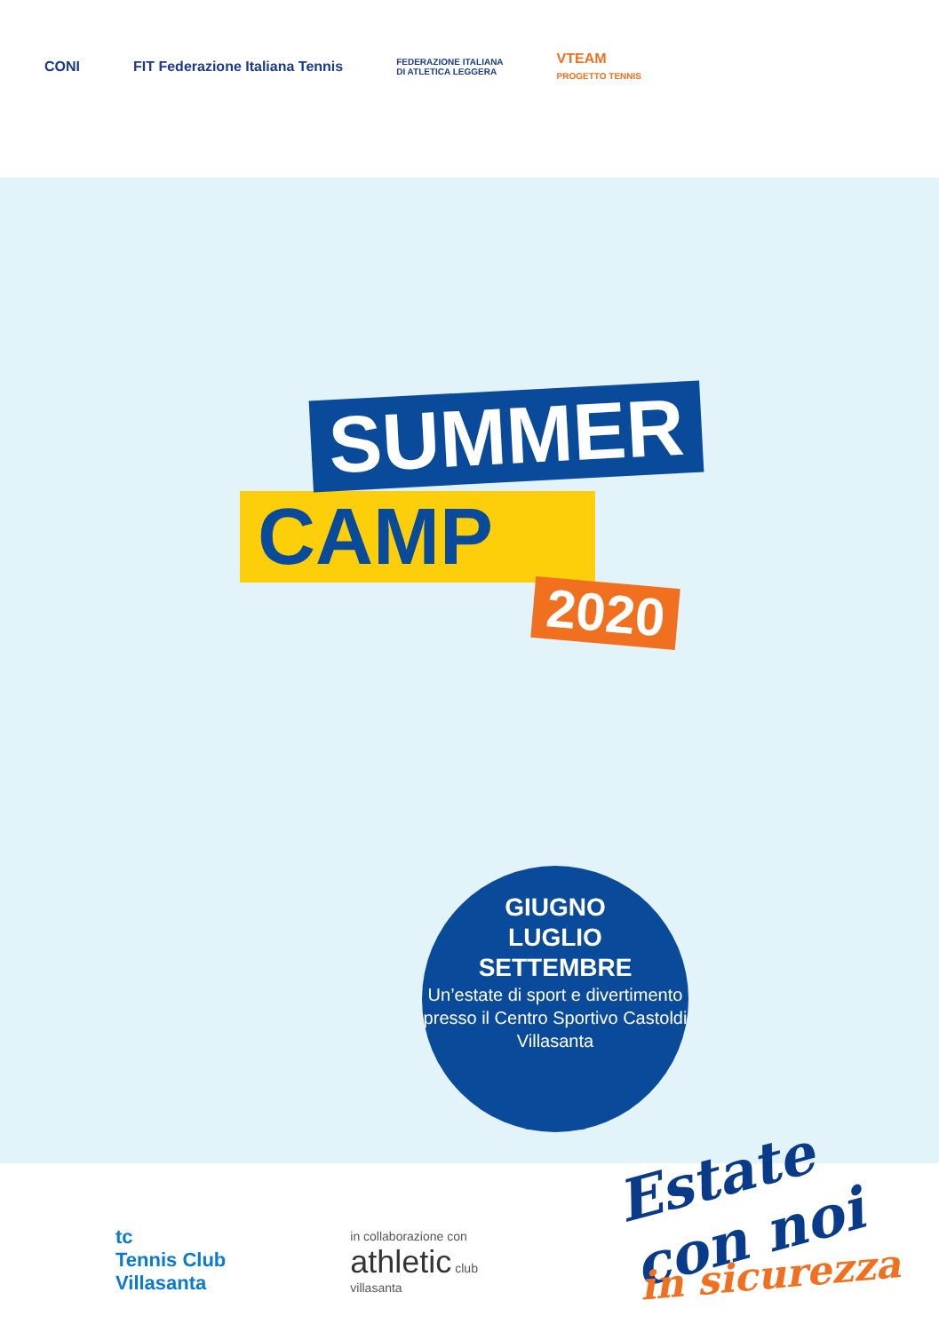CONI
FIT Federazione Italiana Tennis
FEDERAZIONE ITALIANA
DI ATLETICA LEGGERA
VTEAM
PROGETTO TENNIS
SUMMER
CAMP
2020
GIUGNO
LUGLIO
SETTEMBRE
Un’estate di sport e divertimento presso il Centro Sportivo Castoldi Villasanta
Estate con noi
in sicurezza
tc
Tennis Club
Villasanta
in collaborazione con
athletic club
villasanta